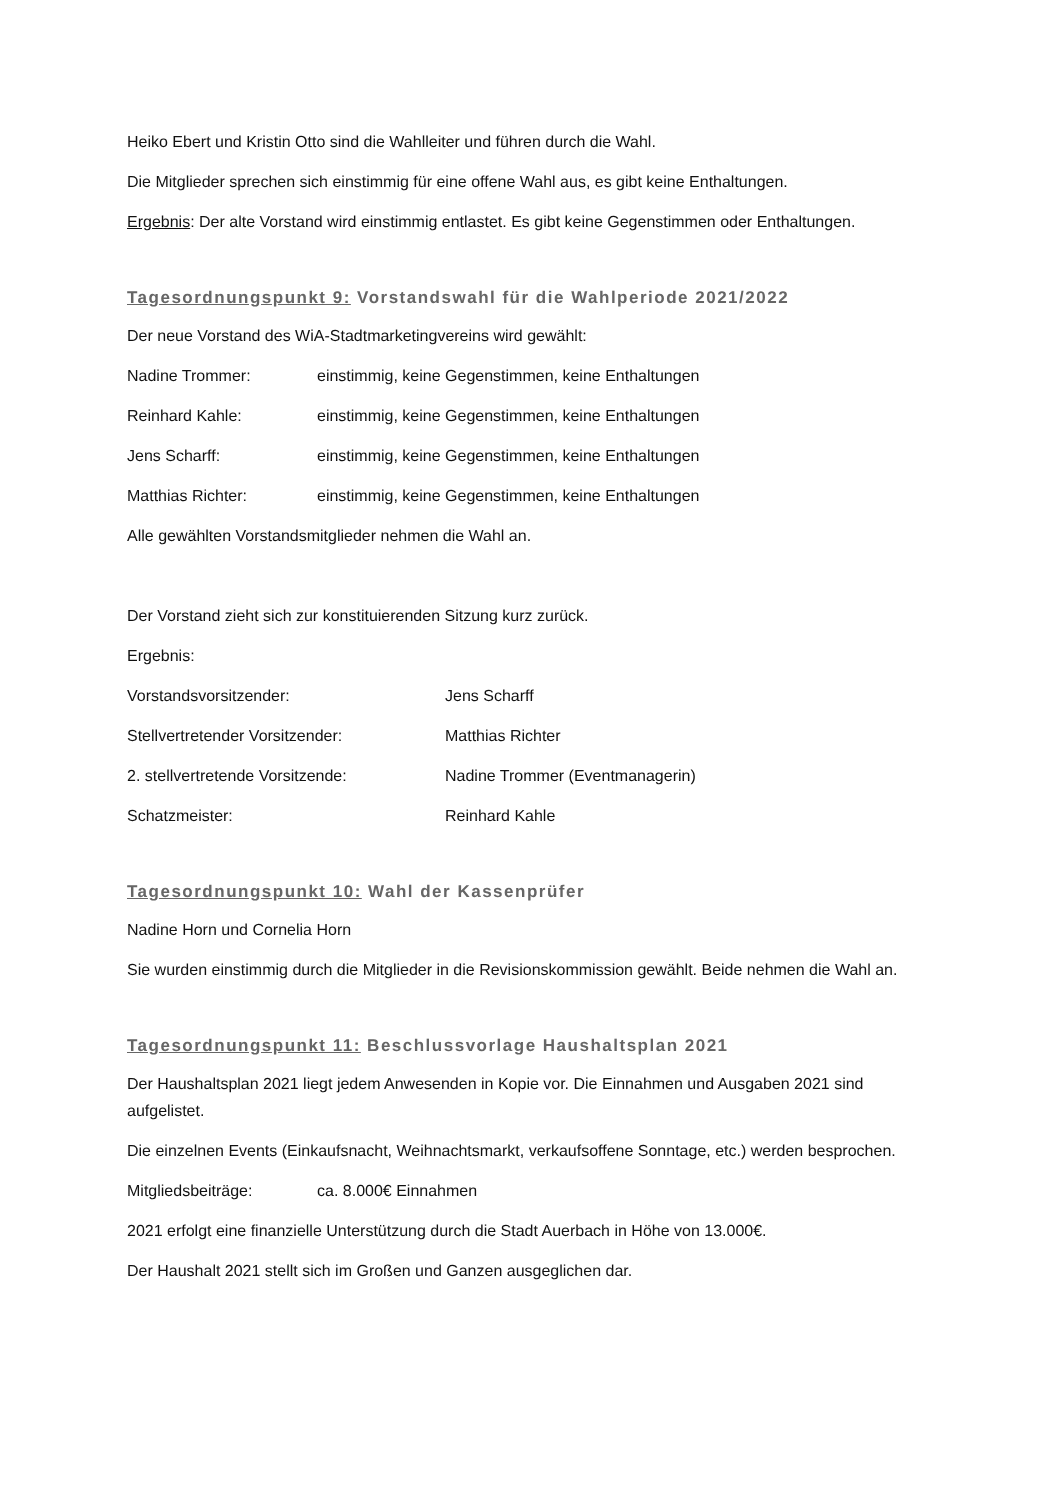Heiko Ebert und Kristin Otto sind die Wahlleiter und führen durch die Wahl.
Die Mitglieder sprechen sich einstimmig für eine offene Wahl aus, es gibt keine Enthaltungen.
Ergebnis: Der alte Vorstand wird einstimmig entlastet. Es gibt keine Gegenstimmen oder Enthaltungen.
Tagesordnungspunkt 9: Vorstandswahl für die Wahlperiode 2021/2022
Der neue Vorstand des WiA-Stadtmarketingvereins wird gewählt:
Nadine Trommer: einstimmig, keine Gegenstimmen, keine Enthaltungen
Reinhard Kahle: einstimmig, keine Gegenstimmen, keine Enthaltungen
Jens Scharff: einstimmig, keine Gegenstimmen, keine Enthaltungen
Matthias Richter: einstimmig, keine Gegenstimmen, keine Enthaltungen
Alle gewählten Vorstandsmitglieder nehmen die Wahl an.
Der Vorstand zieht sich zur konstituierenden Sitzung kurz zurück.
Ergebnis:
Vorstandsvorsitzender: Jens Scharff
Stellvertretender Vorsitzender: Matthias Richter
2. stellvertretende Vorsitzende: Nadine Trommer (Eventmanagerin)
Schatzmeister: Reinhard Kahle
Tagesordnungspunkt 10: Wahl der Kassenprüfer
Nadine Horn und Cornelia Horn
Sie wurden einstimmig durch die Mitglieder in die Revisionskommission gewählt. Beide nehmen die Wahl an.
Tagesordnungspunkt 11: Beschlussvorlage Haushaltsplan 2021
Der Haushaltsplan 2021 liegt jedem Anwesenden in Kopie vor. Die Einnahmen und Ausgaben 2021 sind aufgelistet.
Die einzelnen Events (Einkaufsnacht, Weihnachtsmarkt, verkaufsoffene Sonntage, etc.) werden besprochen.
Mitgliedsbeiträge: ca. 8.000€ Einnahmen
2021 erfolgt eine finanzielle Unterstützung durch die Stadt Auerbach in Höhe von 13.000€.
Der Haushalt 2021 stellt sich im Großen und Ganzen ausgeglichen dar.